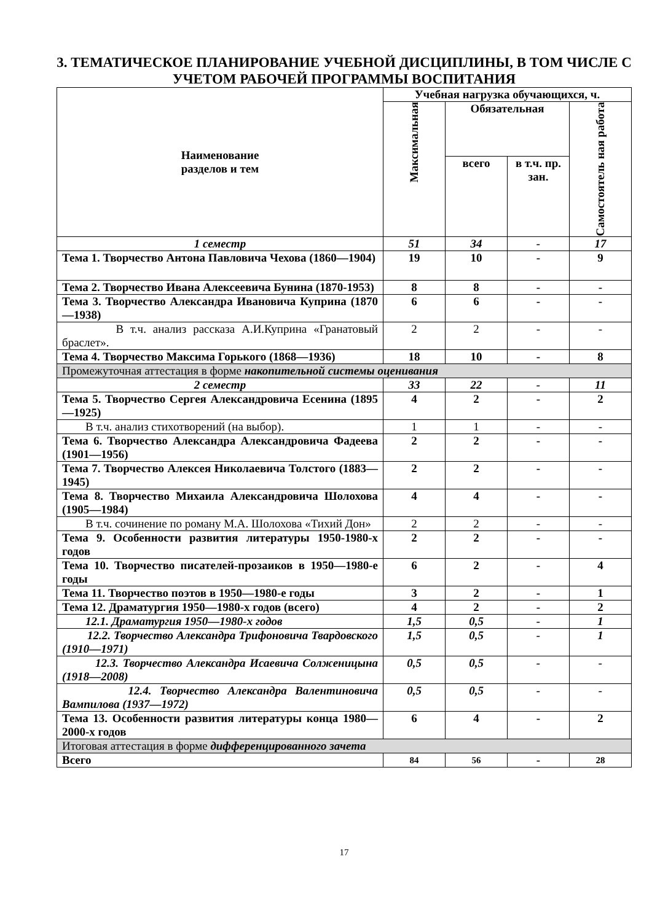3. ТЕМАТИЧЕСКОЕ ПЛАНИРОВАНИЕ УЧЕБНОЙ ДИСЦИПЛИНЫ, В ТОМ ЧИСЛЕ С УЧЕТОМ РАБОЧЕЙ ПРОГРАММЫ ВОСПИТАНИЯ
| Наименование разделов и тем | Учебная нагрузка обучающихся, ч. | | | |
| --- | --- | --- | --- | --- |
| | Максимальная | Обязательная | | Самостоятель ная работа |
| | | всего | в т.ч. пр. зан. | |
| 1 семестр | 51 | 34 | - | 17 |
| Тема 1. Творчество Антона Павловича Чехова (1860—1904) | 19 | 10 | - | 9 |
| Тема 2. Творчество Ивана Алексеевича Бунина (1870-1953) | 8 | 8 | - | - |
| Тема 3. Творчество Александра Ивановича Куприна (1870—1938) | 6 | 6 | - | - |
| В т.ч. анализ рассказа А.И.Куприна «Гранатовый браслет». | 2 | 2 | - | - |
| Тема 4. Творчество Максима Горького (1868—1936) | 18 | 10 | - | 8 |
| Промежуточная аттестация в форме накопительной системы оценивания | | | | |
| 2 семестр | 33 | 22 | - | 11 |
| Тема 5. Творчество Сергея Александровича Есенина (1895—1925) | 4 | 2 | - | 2 |
| В т.ч. анализ стихотворений (на выбор). | 1 | 1 | - | - |
| Тема 6. Творчество Александра Александровича Фадеева (1901—1956) | 2 | 2 | - | - |
| Тема 7. Творчество Алексея Николаевича Толстого (1883—1945) | 2 | 2 | - | - |
| Тема 8. Творчество Михаила Александровича Шолохова (1905—1984) | 4 | 4 | - | - |
| В т.ч. сочинение по роману М.А. Шолохова «Тихий Дон» | 2 | 2 | - | - |
| Тема 9. Особенности развития литературы 1950-1980-х годов | 2 | 2 | - | - |
| Тема 10. Творчество писателей-прозаиков в 1950—1980-е годы | 6 | 2 | - | 4 |
| Тема 11. Творчество поэтов в 1950—1980-е годы | 3 | 2 | - | 1 |
| Тема 12. Драматургия 1950—1980-х годов (всего) | 4 | 2 | - | 2 |
| 12.1. Драматургия 1950—1980-х годов | 1,5 | 0,5 | - | 1 |
| 12.2. Творчество Александра Трифоновича Твардовского (1910—1971) | 1,5 | 0,5 | - | 1 |
| 12.3. Творчество Александра Исаевича Солженицына (1918—2008) | 0,5 | 0,5 | - | - |
| 12.4. Творчество Александра Валентиновича Вампилова (1937—1972) | 0,5 | 0,5 | - | - |
| Тема 13. Особенности развития литературы конца 1980—2000-х годов | 6 | 4 | - | 2 |
| Итоговая аттестация в форме дифференцированного зачета | | | | |
| Всего | 84 | 56 | - | 28 |
17